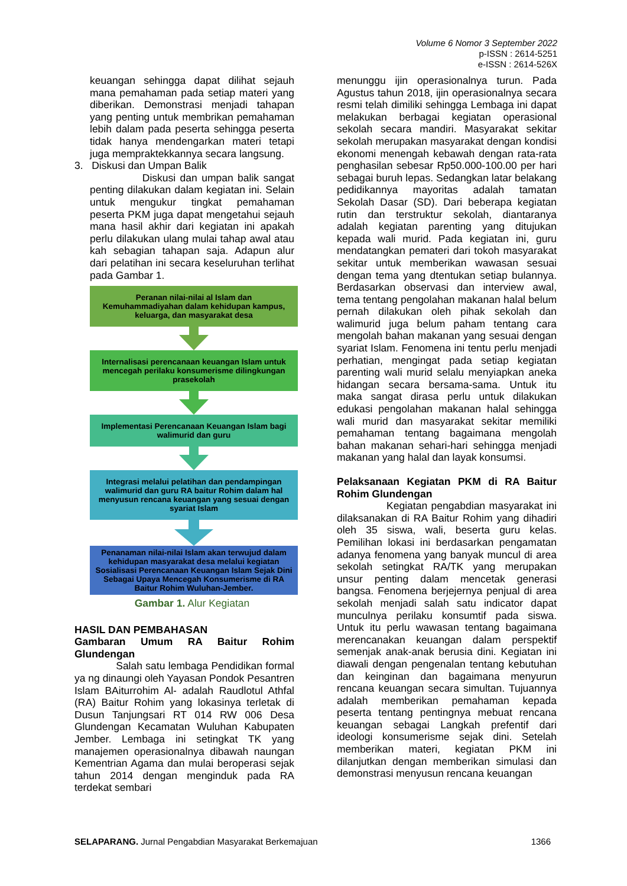Volume 6 Nomor 3 September 2022
p-ISSN : 2614-5251
e-ISSN : 2614-526X
keuangan sehingga dapat dilihat sejauh mana pemahaman pada setiap materi yang diberikan. Demonstrasi menjadi tahapan yang penting untuk membrikan pemahaman lebih dalam pada peserta sehingga peserta tidak hanya mendengarkan materi tetapi juga mempraktekkannya secara langsung.
3. Diskusi dan Umpan Balik
Diskusi dan umpan balik sangat penting dilakukan dalam kegiatan ini. Selain untuk mengukur tingkat pemahaman peserta PKM juga dapat mengetahui sejauh mana hasil akhir dari kegiatan ini apakah perlu dilakukan ulang mulai tahap awal atau kah sebagian tahapan saja. Adapun alur dari pelatihan ini secara keseluruhan terlihat pada Gambar 1.
Peranan nilai-nilai al Islam dan Kemuhammadiyahan dalam kehidupan kampus, keluarga, dan masyarakat desa
Internalisasi perencanaan keuangan Islam untuk mencegah perilaku konsumerisme dilingkungan prasekolah
Implementasi Perencanaan Keuangan Islam bagi walimurid dan guru
Integrasi melalui pelatihan dan pendampingan walimurid dan guru RA baitur Rohim dalam hal menyusun rencana keuangan yang sesuai dengan syariat Islam
Penanaman nilai-nilai Islam akan terwujud dalam kehidupan masyarakat desa melalui kegiatan Sosialisasi Perencanaan Keuangan Islam Sejak Dini Sebagai Upaya Mencegah Konsumerisme di RA Baitur Rohim Wuluhan-Jember.
Gambar 1. Alur Kegiatan
HASIL DAN PEMBAHASAN
Gambaran Umum RA Baitur Rohim Glundengan
Salah satu lembaga Pendidikan formal ya ng dinaungi oleh Yayasan Pondok Pesantren Islam BAiturrohim Al- adalah Raudlotul Athfal (RA) Baitur Rohim yang lokasinya terletak di Dusun Tanjungsari RT 014 RW 006 Desa Glundengan Kecamatan Wuluhan Kabupaten Jember. Lembaga ini setingkat TK yang manajemen operasionalnya dibawah naungan Kementrian Agama dan mulai beroperasi sejak tahun 2014 dengan menginduk pada RA terdekat sembari
menunggu ijin operasionalnya turun. Pada Agustus tahun 2018, ijin operasionalnya secara resmi telah dimiliki sehingga Lembaga ini dapat melakukan berbagai kegiatan operasional sekolah secara mandiri. Masyarakat sekitar sekolah merupakan masyarakat dengan kondisi ekonomi menengah kebawah dengan rata-rata penghasilan sebesar Rp50.000-100.00 per hari sebagai buruh lepas. Sedangkan latar belakang pedidikannya mayoritas adalah tamatan Sekolah Dasar (SD). Dari beberapa kegiatan rutin dan terstruktur sekolah, diantaranya adalah kegiatan parenting yang ditujukan kepada wali murid. Pada kegiatan ini, guru mendatangkan pemateri dari tokoh masyarakat sekitar untuk memberikan wawasan sesuai dengan tema yang dtentukan setiap bulannya. Berdasarkan observasi dan interview awal, tema tentang pengolahan makanan halal belum pernah dilakukan oleh pihak sekolah dan walimurid juga belum paham tentang cara mengolah bahan makanan yang sesuai dengan syariat Islam. Fenomena ini tentu perlu menjadi perhatian, mengingat pada setiap kegiatan parenting wali murid selalu menyiapkan aneka hidangan secara bersama-sama. Untuk itu maka sangat dirasa perlu untuk dilakukan edukasi pengolahan makanan halal sehingga wali murid dan masyarakat sekitar memiliki pemahaman tentang bagaimana mengolah bahan makanan sehari-hari sehingga menjadi makanan yang halal dan layak konsumsi.
Pelaksanaan Kegiatan PKM di RA Baitur Rohim Glundengan
Kegiatan pengabdian masyarakat ini dilaksanakan di RA Baitur Rohim yang dihadiri oleh 35 siswa, wali, beserta guru kelas. Pemilihan lokasi ini berdasarkan pengamatan adanya fenomena yang banyak muncul di area sekolah setingkat RA/TK yang merupakan unsur penting dalam mencetak generasi bangsa. Fenomena berjejernya penjual di area sekolah menjadi salah satu indicator dapat munculnya perilaku konsumtif pada siswa. Untuk itu perlu wawasan tentang bagaimana merencanakan keuangan dalam perspektif semenjak anak-anak berusia dini. Kegiatan ini diawali dengan pengenalan tentang kebutuhan dan keinginan dan bagaimana menyurun rencana keuangan secara simultan. Tujuannya adalah memberikan pemahaman kepada peserta tentang pentingnya mebuat rencana keuangan sebagai Langkah prefentif dari ideologi konsumerisme sejak dini. Setelah memberikan materi, kegiatan PKM ini dilanjutkan dengan memberikan simulasi dan demonstrasi menyusun rencana keuangan
SELAPARANG. Jurnal Pengabdian Masyarakat Berkemajuan 1366